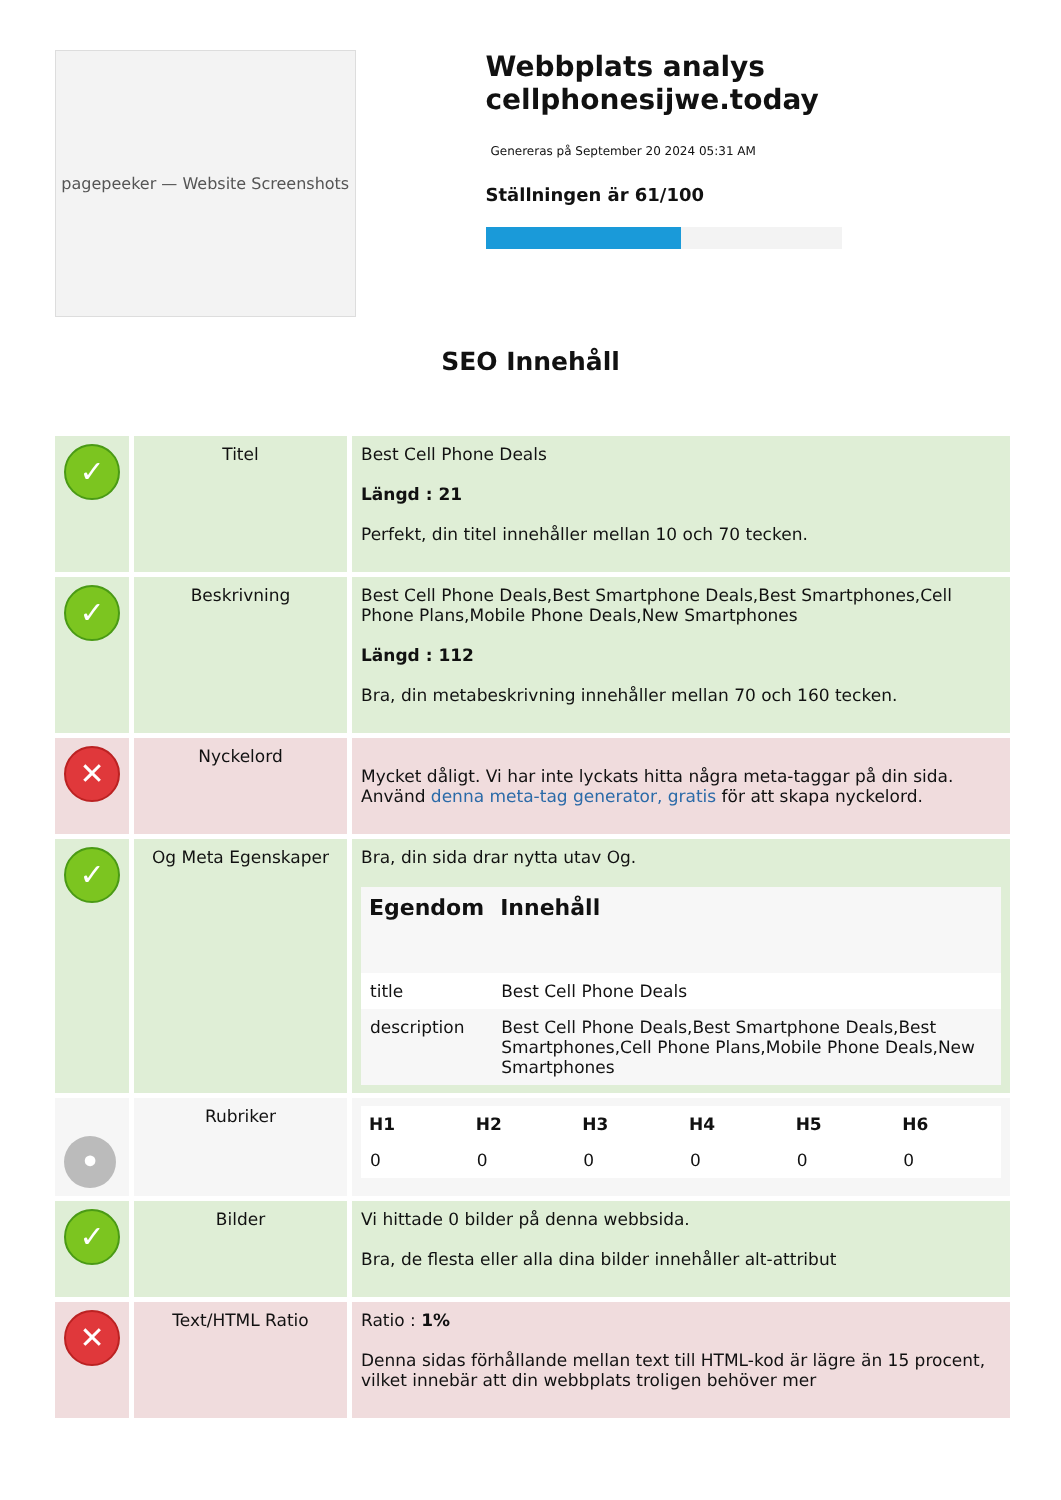pagepeeker — Website Screenshots
Webbplats analys cellphonesijwe.today
Genereras på September 20 2024 05:31 AM
Ställningen är 61/100
SEO Innehåll
| ✓ | Titel | Best Cell Phone Deals Längd : 21 Perfekt, din titel innehåller mellan 10 och 70 tecken. |
| ✓ | Beskrivning | Best Cell Phone Deals,Best Smartphone Deals,Best Smartphones,Cell Phone Plans,Mobile Phone Deals,New Smartphones Längd : 112 Bra, din metabeskrivning innehåller mellan 70 och 160 tecken. |
| ✕ | Nyckelord | Mycket dåligt. Vi har inte lyckats hitta några meta-taggar på din sida. Använd denna meta-tag generator, gratis för att skapa nyckelord. |
| ✓ | Og Meta Egenskaper | Bra, din sida drar nytta utav Og. / Egendom / Innehåll / / --- / --- / / title / Best Cell Phone Deals / / description / Best Cell Phone Deals,Best Smartphone Deals,Best Smartphones,Cell Phone Plans,Mobile Phone Deals,New Smartphones / |
| • | Rubriker | / H1 / H2 / H3 / H4 / H5 / H6 / / --- / --- / --- / --- / --- / --- / / 0 / 0 / 0 / 0 / 0 / 0 / |
| ✓ | Bilder | Vi hittade 0 bilder på denna webbsida. Bra, de flesta eller alla dina bilder innehåller alt-attribut |
| ✕ | Text/HTML Ratio | Ratio : 1% Denna sidas förhållande mellan text till HTML-kod är lägre än 15 procent, vilket innebär att din webbplats troligen behöver mer |